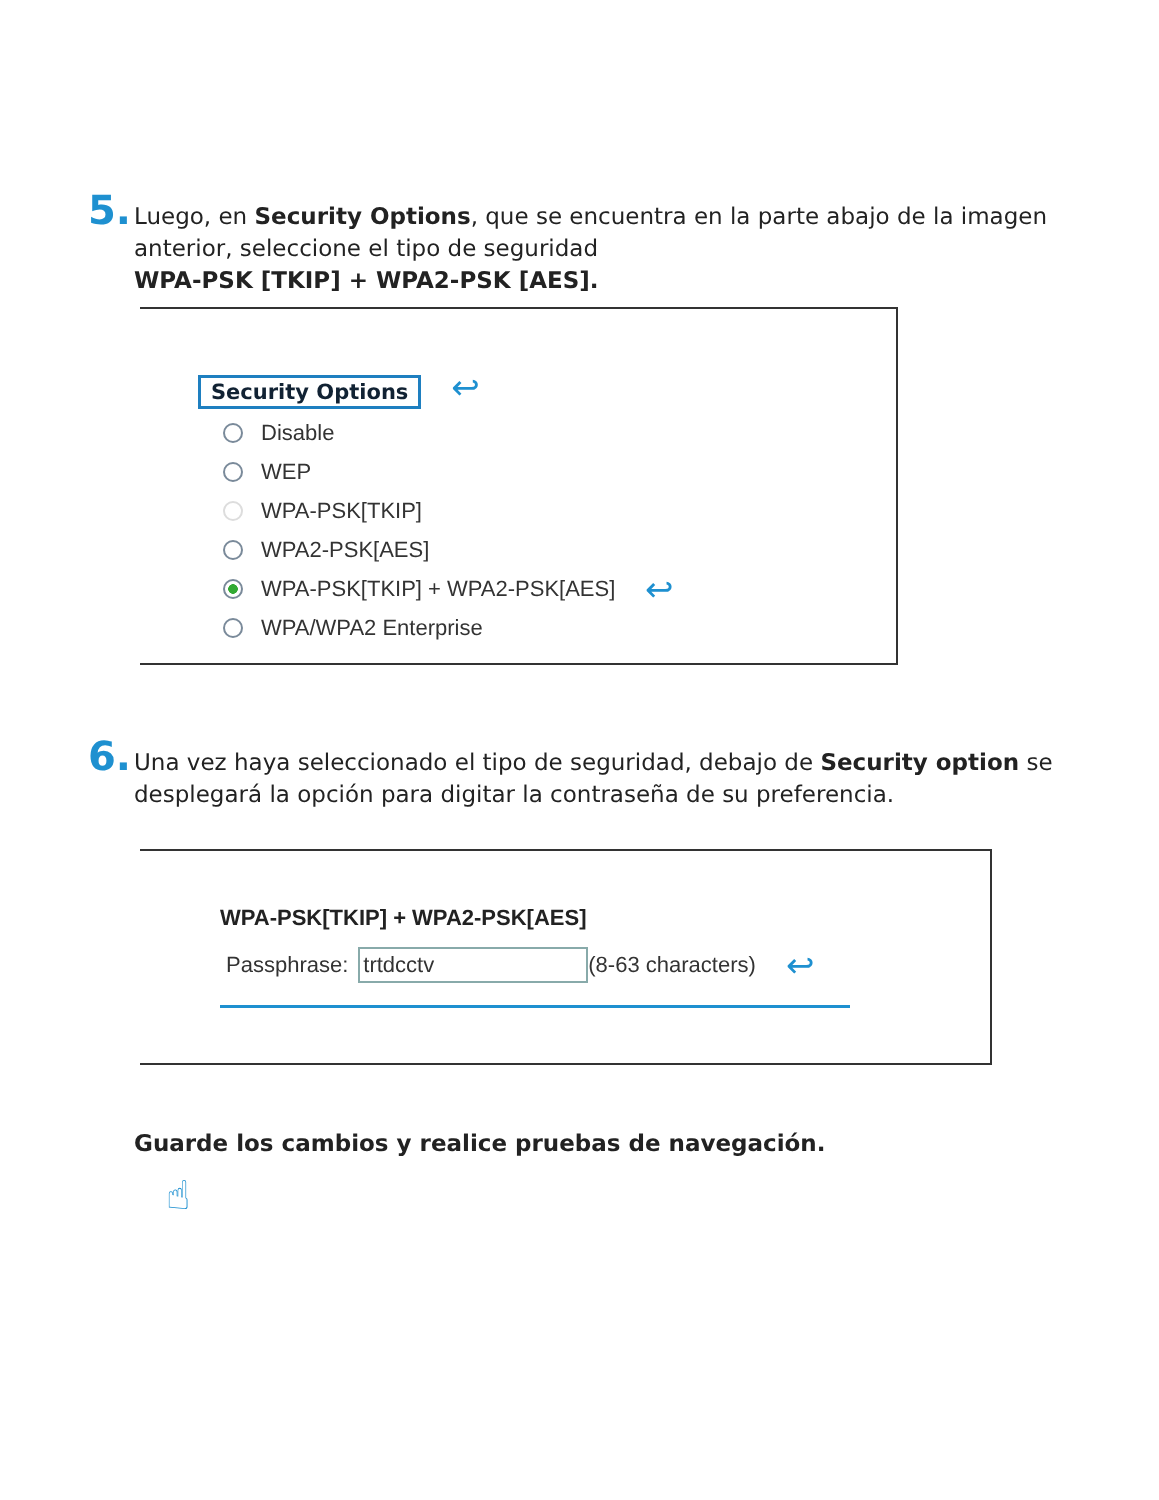5.
Luego, en Security Options, que se encuentra en la parte abajo de la imagen anterior, seleccione el tipo de seguridad
WPA-PSK [TKIP] + WPA2-PSK [AES].
Security Options ↩
Disable
WEP
WPA-PSK[TKIP]
WPA2-PSK[AES]
WPA-PSK[TKIP] + WPA2-PSK[AES] ↩
WPA/WPA2 Enterprise
6.
Una vez haya seleccionado el tipo de seguridad, debajo de Security option se desplegará la opción para digitar la contraseña de su preferencia.
WPA-PSK[TKIP] + WPA2-PSK[AES]
Passphrase: trtdcctv (8-63 characters) ↩
Guarde los cambios y realice pruebas de navegación.
☝